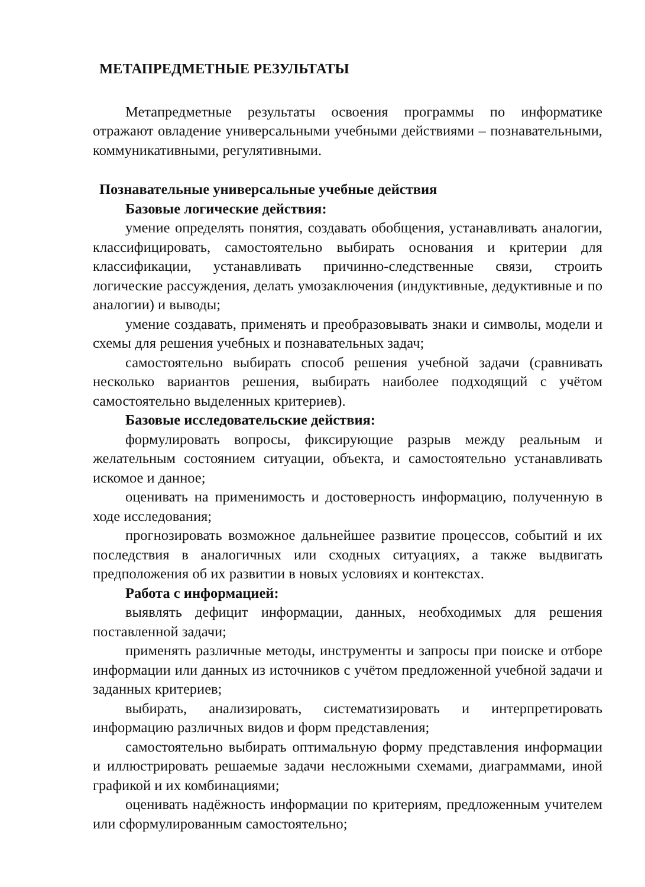МЕТАПРЕДМЕТНЫЕ РЕЗУЛЬТАТЫ
Метапредметные результаты освоения программы по информатике отражают овладение универсальными учебными действиями – познавательными, коммуникативными, регулятивными.
Познавательные универсальные учебные действия
Базовые логические действия:
умение определять понятия, создавать обобщения, устанавливать аналогии, классифицировать, самостоятельно выбирать основания и критерии для классификации, устанавливать причинно-следственные связи, строить логические рассуждения, делать умозаключения (индуктивные, дедуктивные и по аналогии) и выводы;
умение создавать, применять и преобразовывать знаки и символы, модели и схемы для решения учебных и познавательных задач;
самостоятельно выбирать способ решения учебной задачи (сравнивать несколько вариантов решения, выбирать наиболее подходящий с учётом самостоятельно выделенных критериев).
Базовые исследовательские действия:
формулировать вопросы, фиксирующие разрыв между реальным и желательным состоянием ситуации, объекта, и самостоятельно устанавливать искомое и данное;
оценивать на применимость и достоверность информацию, полученную в ходе исследования;
прогнозировать возможное дальнейшее развитие процессов, событий и их последствия в аналогичных или сходных ситуациях, а также выдвигать предположения об их развитии в новых условиях и контекстах.
Работа с информацией:
выявлять дефицит информации, данных, необходимых для решения поставленной задачи;
применять различные методы, инструменты и запросы при поиске и отборе информации или данных из источников с учётом предложенной учебной задачи и заданных критериев;
выбирать, анализировать, систематизировать и интерпретировать информацию различных видов и форм представления;
самостоятельно выбирать оптимальную форму представления информации и иллюстрировать решаемые задачи несложными схемами, диаграммами, иной графикой и их комбинациями;
оценивать надёжность информации по критериям, предложенным учителем или сформулированным самостоятельно;